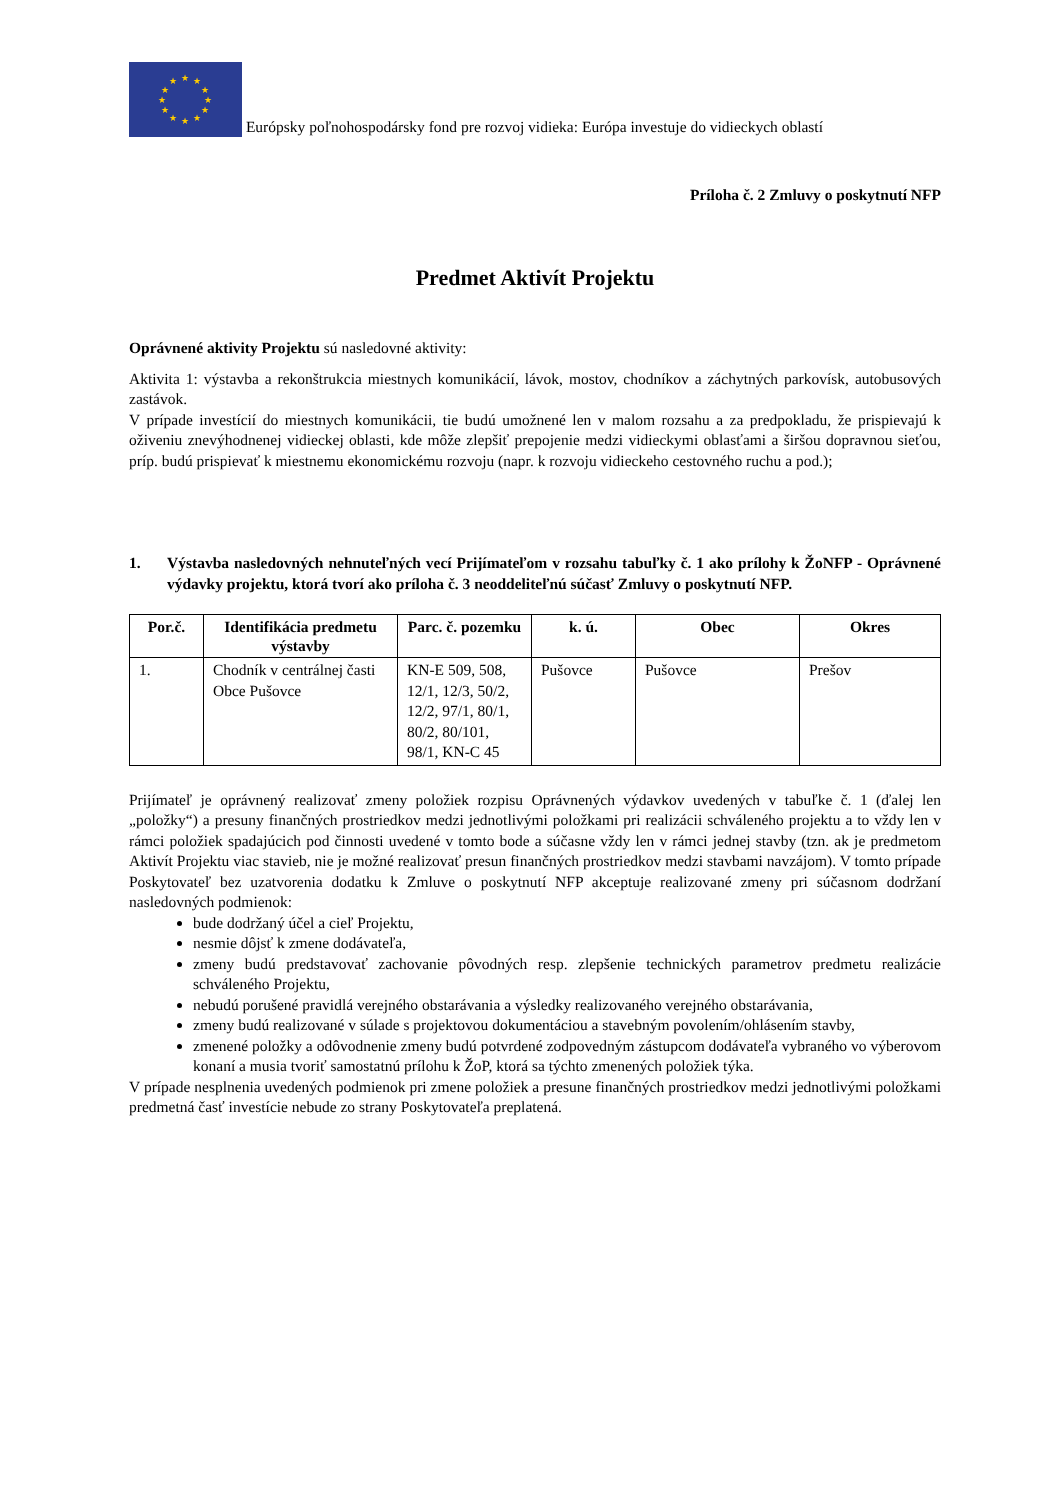★
★
★
★
★
★
★
★
★
★
★
★
Európsky poľnohospodársky fond pre rozvoj vidieka: Európa investuje do vidieckych oblastí
Príloha č. 2 Zmluvy o poskytnutí NFP
Predmet Aktivít Projektu
Oprávnené aktivity Projektu sú nasledovné aktivity:
Aktivita 1: výstavba a rekonštrukcia miestnych komunikácií, lávok, mostov, chodníkov a záchytných parkovísk, autobusových zastávok.
V prípade investícií do miestnych komunikácii, tie budú umožnené len v malom rozsahu a za predpokladu, že prispievajú k oživeniu znevýhodnenej vidieckej oblasti, kde môže zlepšiť prepojenie medzi vidieckymi oblasťami a širšou dopravnou sieťou, príp. budú prispievať k miestnemu ekonomickému rozvoju (napr. k rozvoju vidieckeho cestovného ruchu a pod.);
1. Výstavba nasledovných nehnuteľných vecí Prijímateľom v rozsahu tabuľky č. 1 ako prílohy k ŽoNFP - Oprávnené výdavky projektu, ktorá tvorí ako príloha č. 3 neoddeliteľnú súčasť Zmluvy o poskytnutí NFP.
| Por.č. | Identifikácia predmetu výstavby | Parc. č. pozemku | k. ú. | Obec | Okres |
| --- | --- | --- | --- | --- | --- |
| 1. | Chodník v centrálnej časti Obce Pušovce | KN-E 509, 508, 12/1, 12/3, 50/2, 12/2, 97/1, 80/1, 80/2, 80/101, 98/1, KN-C 45 | Pušovce | Pušovce | Prešov |
Prijímateľ je oprávnený realizovať zmeny položiek rozpisu Oprávnených výdavkov uvedených v tabuľke č. 1 (ďalej len „položky“) a presuny finančných prostriedkov medzi jednotlivými položkami pri realizácii schváleného projektu a to vždy len v rámci položiek spadajúcich pod činnosti uvedené v tomto bode a súčasne vždy len v rámci jednej stavby (tzn. ak je predmetom Aktivít Projektu viac stavieb, nie je možné realizovať presun finančných prostriedkov medzi stavbami navzájom). V tomto prípade Poskytovateľ bez uzatvorenia dodatku k Zmluve o poskytnutí NFP akceptuje realizované zmeny pri súčasnom dodržaní nasledovných podmienok:
bude dodržaný účel a cieľ Projektu,
nesmie dôjsť k zmene dodávateľa,
zmeny budú predstavovať zachovanie pôvodných resp. zlepšenie technických parametrov predmetu realizácie schváleného Projektu,
nebudú porušené pravidlá verejného obstarávania a výsledky realizovaného verejného obstarávania,
zmeny budú realizované v súlade s projektovou dokumentáciou a stavebným povolením/ohlásením stavby,
zmenené položky a odôvodnenie zmeny budú potvrdené zodpovedným zástupcom dodávateľa vybraného vo výberovom konaní a musia tvoriť samostatnú prílohu k ŽoP, ktorá sa týchto zmenených položiek týka.
V prípade nesplnenia uvedených podmienok pri zmene položiek a presune finančných prostriedkov medzi jednotlivými položkami predmetná časť investície nebude zo strany Poskytovateľa preplatená.